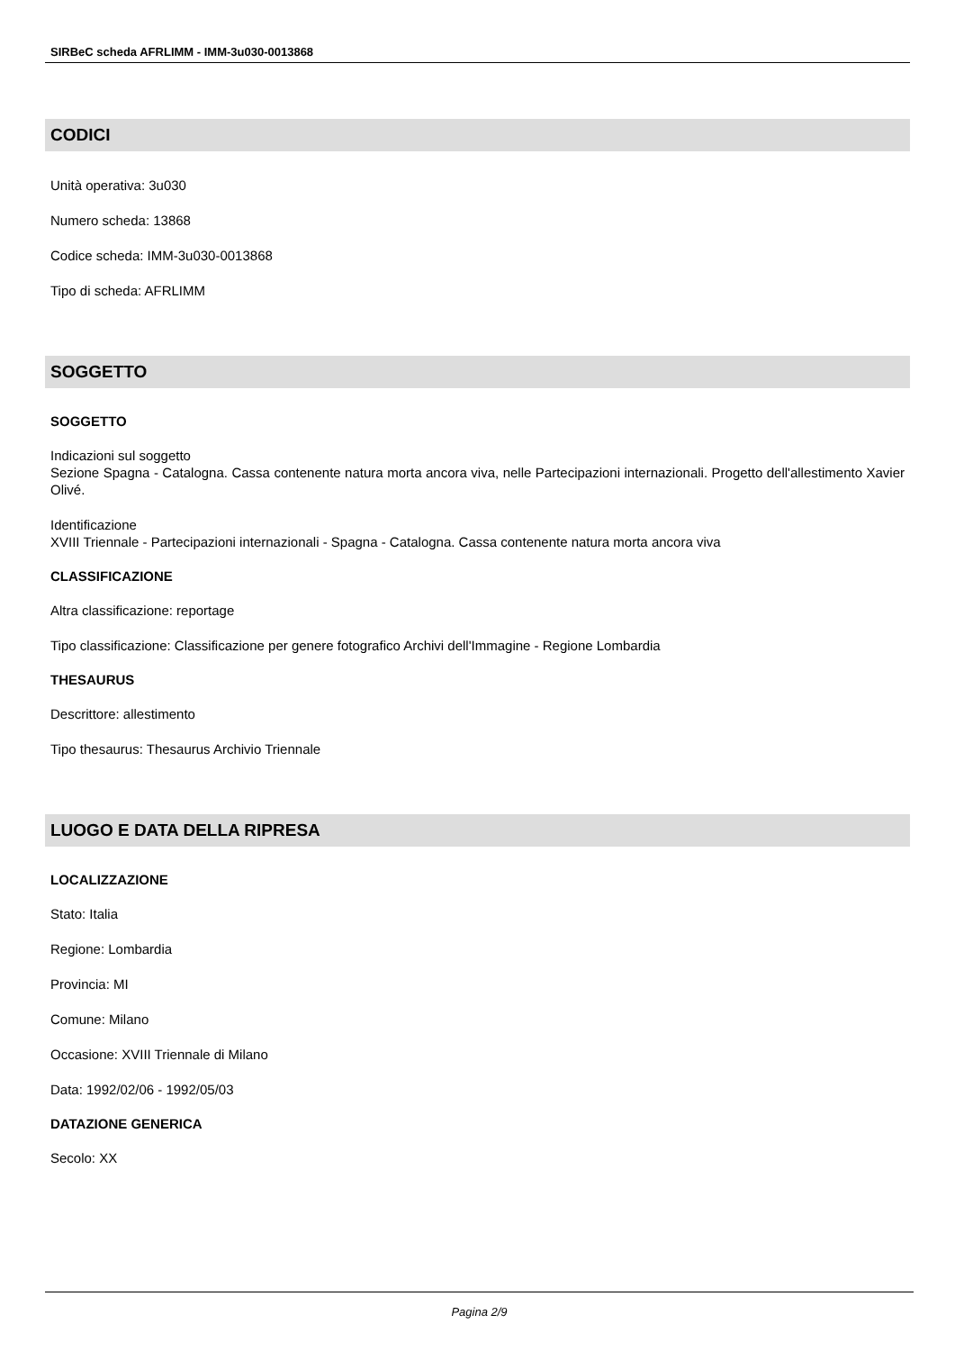SIRBeC scheda AFRLIMM - IMM-3u030-0013868
CODICI
Unità operativa: 3u030
Numero scheda: 13868
Codice scheda: IMM-3u030-0013868
Tipo di scheda: AFRLIMM
SOGGETTO
SOGGETTO
Indicazioni sul soggetto
Sezione Spagna - Catalogna. Cassa contenente natura morta ancora viva, nelle Partecipazioni internazionali. Progetto dell'allestimento Xavier Olivé.
Identificazione
XVIII Triennale - Partecipazioni internazionali - Spagna - Catalogna. Cassa contenente natura morta ancora viva
CLASSIFICAZIONE
Altra classificazione: reportage
Tipo classificazione: Classificazione per genere fotografico Archivi dell'Immagine - Regione Lombardia
THESAURUS
Descrittore: allestimento
Tipo thesaurus: Thesaurus Archivio Triennale
LUOGO E DATA DELLA RIPRESA
LOCALIZZAZIONE
Stato: Italia
Regione: Lombardia
Provincia: MI
Comune: Milano
Occasione: XVIII Triennale di Milano
Data: 1992/02/06 - 1992/05/03
DATAZIONE GENERICA
Secolo: XX
Pagina 2/9